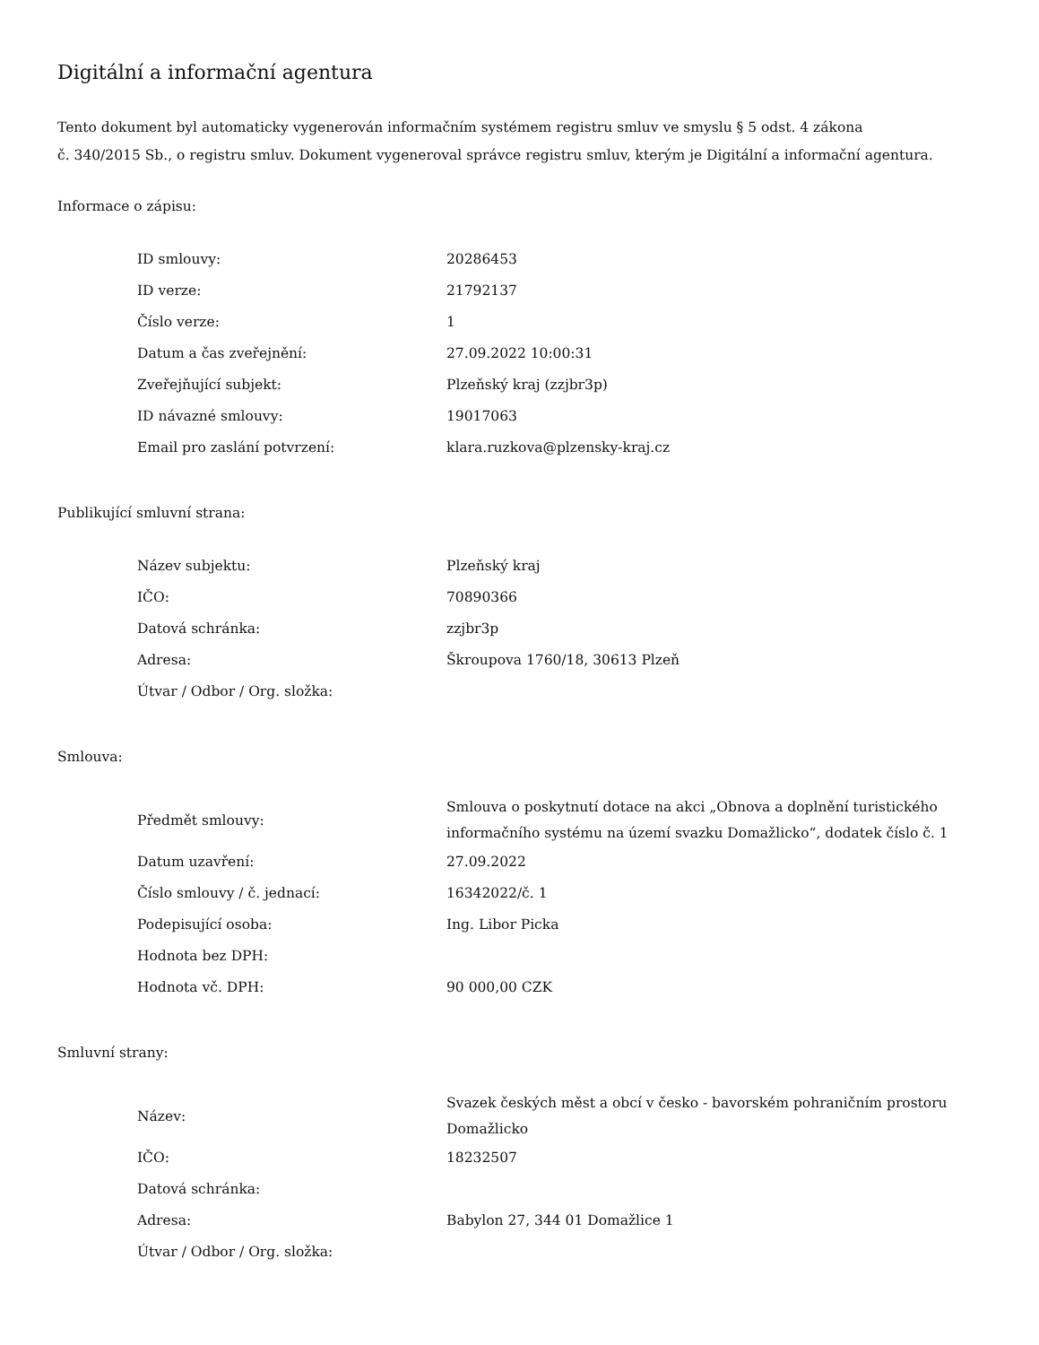Digitální a informační agentura
Tento dokument byl automaticky vygenerován informačním systémem registru smluv ve smyslu § 5 odst. 4 zákona
č. 340/2015 Sb., o registru smluv. Dokument vygeneroval správce registru smluv, kterým je Digitální a informační agentura.
Informace o zápisu:
| ID smlouvy: | 20286453 |
| ID verze: | 21792137 |
| Číslo verze: | 1 |
| Datum a čas zveřejnění: | 27.09.2022 10:00:31 |
| Zveřejňující subjekt: | Plzeňský kraj (zzjbr3p) |
| ID návazné smlouvy: | 19017063 |
| Email pro zaslání potvrzení: | klara.ruzkova@plzensky-kraj.cz |
Publikující smluvní strana:
| Název subjektu: | Plzeňský kraj |
| IČO: | 70890366 |
| Datová schránka: | zzjbr3p |
| Adresa: | Škroupova 1760/18, 30613 Plzeň |
| Útvar / Odbor / Org. složka: | |
Smlouva:
| Předmět smlouvy: | Smlouva o poskytnutí dotace na akci „Obnova a doplnění turistického informačního systému na území svazku Domažlicko“, dodatek číslo č. 1 |
| Datum uzavření: | 27.09.2022 |
| Číslo smlouvy / č. jednací: | 16342022/č. 1 |
| Podepisující osoba: | Ing. Libor Picka |
| Hodnota bez DPH: | |
| Hodnota vč. DPH: | 90 000,00 CZK |
Smluvní strany:
| Název: | Svazek českých měst a obcí v česko - bavorském pohraničním prostoru Domažlicko |
| IČO: | 18232507 |
| Datová schránka: | |
| Adresa: | Babylon 27, 344 01 Domažlice 1 |
| Útvar / Odbor / Org. složka: | |